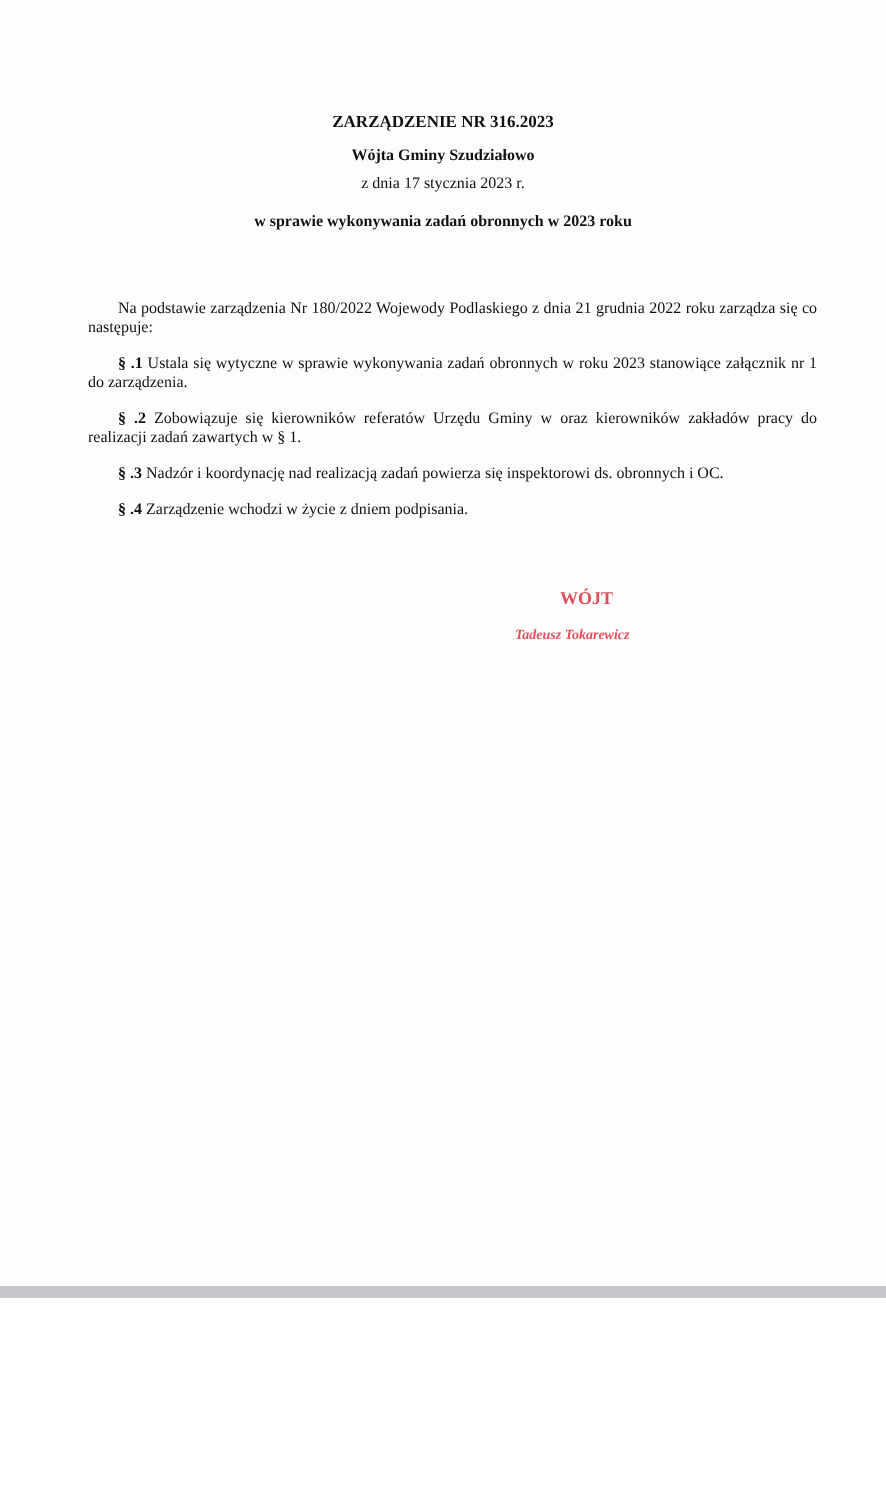ZARZĄDZENIE NR 316.2023
Wójta Gminy Szudziałowo
z dnia 17 stycznia 2023 r.
w sprawie wykonywania zadań obronnych w 2023 roku
Na podstawie zarządzenia Nr 180/2022 Wojewody Podlaskiego z dnia 21 grudnia 2022 roku zarządza się co następuje:
§ .1 Ustala się wytyczne w sprawie wykonywania zadań obronnych w roku 2023 stanowiące załącznik nr 1 do zarządzenia.
§ .2 Zobowiązuje się kierowników referatów Urzędu Gminy w oraz kierowników zakładów pracy do realizacji zadań zawartych w § 1.
§ .3 Nadzór i koordynację nad realizacją zadań powierza się inspektorowi ds. obronnych i OC.
§ .4 Zarządzenie wchodzi w życie z dniem podpisania.
WÓJT
Tadeusz Tokarewicz